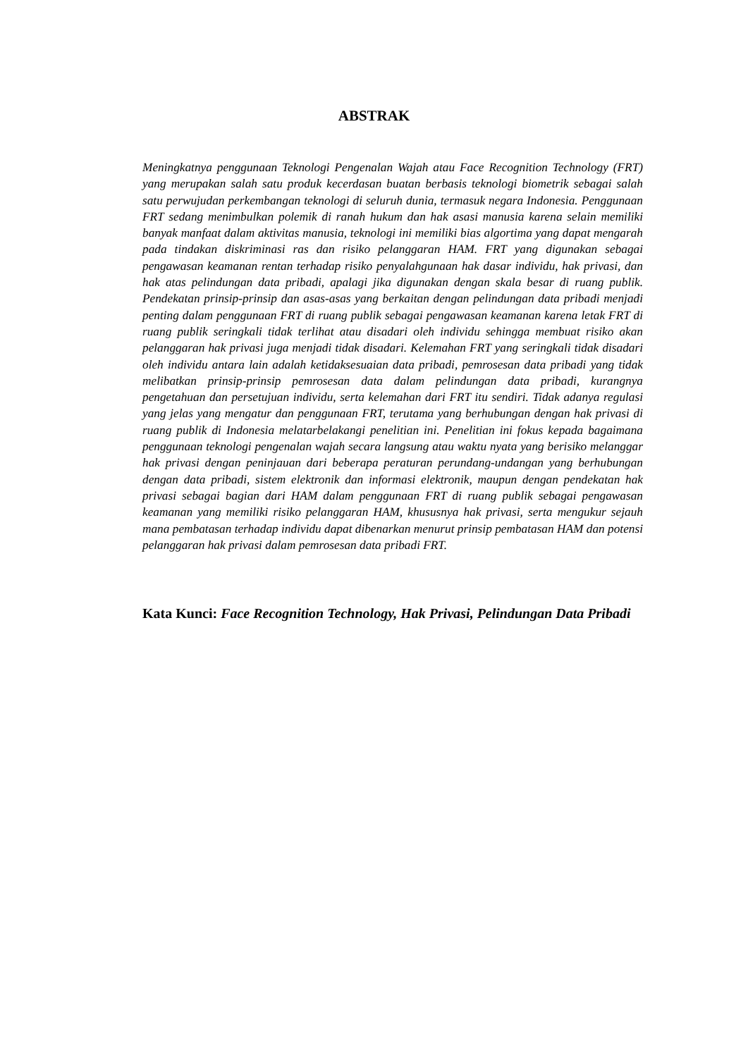ABSTRAK
Meningkatnya penggunaan Teknologi Pengenalan Wajah atau Face Recognition Technology (FRT) yang merupakan salah satu produk kecerdasan buatan berbasis teknologi biometrik sebagai salah satu perwujudan perkembangan teknologi di seluruh dunia, termasuk negara Indonesia. Penggunaan FRT sedang menimbulkan polemik di ranah hukum dan hak asasi manusia karena selain memiliki banyak manfaat dalam aktivitas manusia, teknologi ini memiliki bias algortima yang dapat mengarah pada tindakan diskriminasi ras dan risiko pelanggaran HAM. FRT yang digunakan sebagai pengawasan keamanan rentan terhadap risiko penyalahgunaan hak dasar individu, hak privasi, dan hak atas pelindungan data pribadi, apalagi jika digunakan dengan skala besar di ruang publik. Pendekatan prinsip-prinsip dan asas-asas yang berkaitan dengan pelindungan data pribadi menjadi penting dalam penggunaan FRT di ruang publik sebagai pengawasan keamanan karena letak FRT di ruang publik seringkali tidak terlihat atau disadari oleh individu sehingga membuat risiko akan pelanggaran hak privasi juga menjadi tidak disadari. Kelemahan FRT yang seringkali tidak disadari oleh individu antara lain adalah ketidaksesuaian data pribadi, pemrosesan data pribadi yang tidak melibatkan prinsip-prinsip pemrosesan data dalam pelindungan data pribadi, kurangnya pengetahuan dan persetujuan individu, serta kelemahan dari FRT itu sendiri. Tidak adanya regulasi yang jelas yang mengatur dan penggunaan FRT, terutama yang berhubungan dengan hak privasi di ruang publik di Indonesia melatarbelakangi penelitian ini. Penelitian ini fokus kepada bagaimana penggunaan teknologi pengenalan wajah secara langsung atau waktu nyata yang berisiko melanggar hak privasi dengan peninjauan dari beberapa peraturan perundang-undangan yang berhubungan dengan data pribadi, sistem elektronik dan informasi elektronik, maupun dengan pendekatan hak privasi sebagai bagian dari HAM dalam penggunaan FRT di ruang publik sebagai pengawasan keamanan yang memiliki risiko pelanggaran HAM, khususnya hak privasi, serta mengukur sejauh mana pembatasan terhadap individu dapat dibenarkan menurut prinsip pembatasan HAM dan potensi pelanggaran hak privasi dalam pemrosesan data pribadi FRT.
Kata Kunci: Face Recognition Technology, Hak Privasi, Pelindungan Data Pribadi